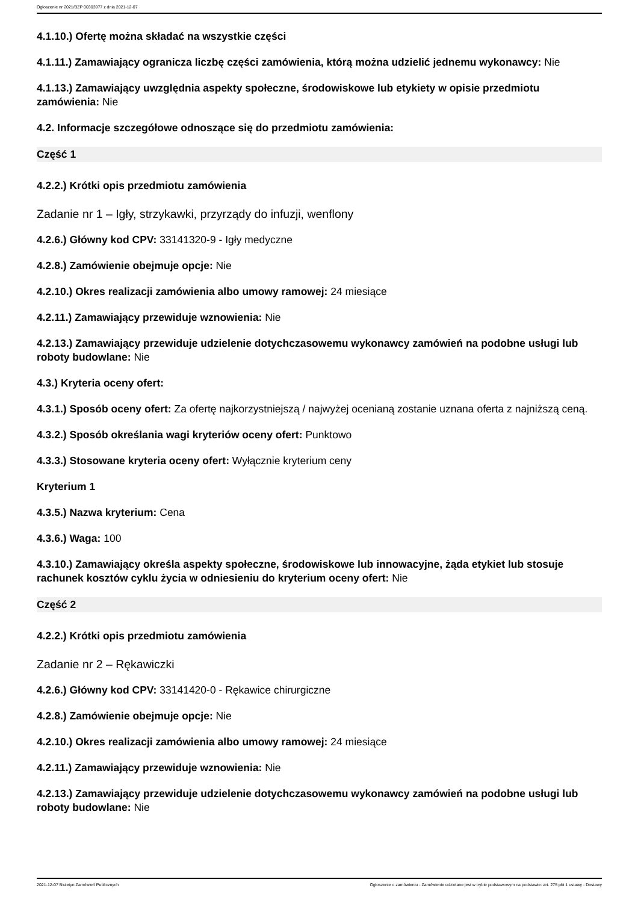Ogłoszenie nr 2021/BZP 00303977 z dnia 2021-12-07
4.1.10.) Ofertę można składać na wszystkie części
4.1.11.) Zamawiający ogranicza liczbę części zamówienia, którą można udzielić jednemu wykonawcy: Nie
4.1.13.) Zamawiający uwzględnia aspekty społeczne, środowiskowe lub etykiety w opisie przedmiotu zamówienia: Nie
4.2. Informacje szczegółowe odnoszące się do przedmiotu zamówienia:
Część 1
4.2.2.) Krótki opis przedmiotu zamówienia
Zadanie nr 1 – Igły, strzykawki, przyrządy do infuzji, wenflony
4.2.6.) Główny kod CPV: 33141320-9 - Igły medyczne
4.2.8.) Zamówienie obejmuje opcje: Nie
4.2.10.) Okres realizacji zamówienia albo umowy ramowej: 24 miesiące
4.2.11.) Zamawiający przewiduje wznowienia: Nie
4.2.13.) Zamawiający przewiduje udzielenie dotychczasowemu wykonawcy zamówień na podobne usługi lub roboty budowlane: Nie
4.3.) Kryteria oceny ofert:
4.3.1.) Sposób oceny ofert: Za ofertę najkorzystniejszą / najwyżej ocenianą zostanie uznana oferta z najniższą ceną.
4.3.2.) Sposób określania wagi kryteriów oceny ofert: Punktowo
4.3.3.) Stosowane kryteria oceny ofert: Wyłącznie kryterium ceny
Kryterium 1
4.3.5.) Nazwa kryterium: Cena
4.3.6.) Waga: 100
4.3.10.) Zamawiający określa aspekty społeczne, środowiskowe lub innowacyjne, żąda etykiet lub stosuje rachunek kosztów cyklu życia w odniesieniu do kryterium oceny ofert: Nie
Część 2
4.2.2.) Krótki opis przedmiotu zamówienia
Zadanie nr 2 – Rękawiczki
4.2.6.) Główny kod CPV: 33141420-0 - Rękawice chirurgiczne
4.2.8.) Zamówienie obejmuje opcje: Nie
4.2.10.) Okres realizacji zamówienia albo umowy ramowej: 24 miesiące
4.2.11.) Zamawiający przewiduje wznowienia: Nie
4.2.13.) Zamawiający przewiduje udzielenie dotychczasowemu wykonawcy zamówień na podobne usługi lub roboty budowlane: Nie
2021-12-07 Biuletyn Zamówień Publicznych Ogłoszenie o zamówieniu - Zamówienie udzielane jest w trybie podstawowym na podstawie: art. 275 pkt 1 ustawy - Dostawy